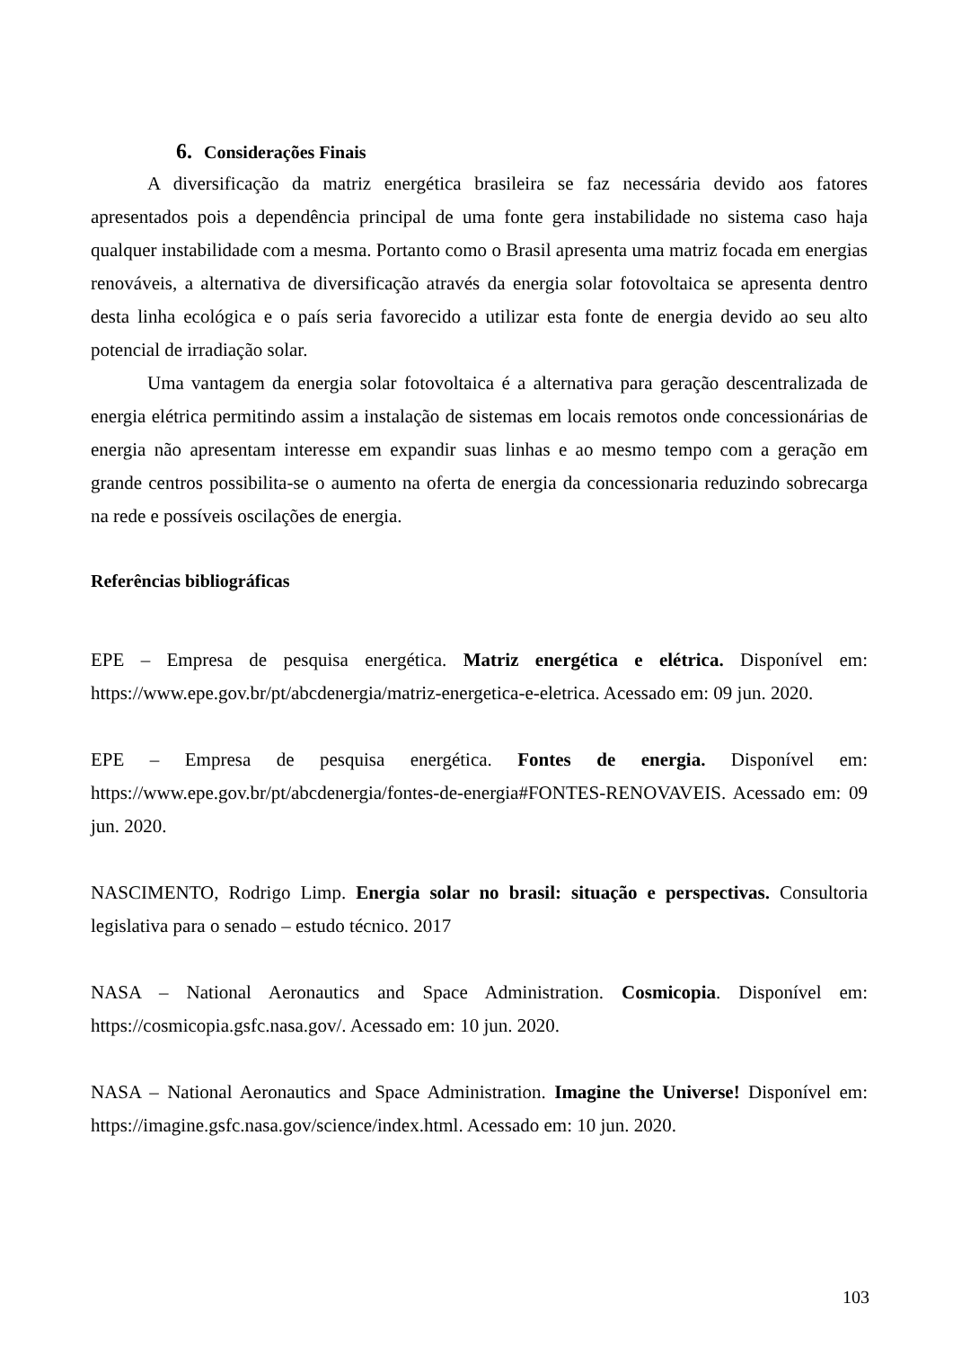6. Considerações Finais
A diversificação da matriz energética brasileira se faz necessária devido aos fatores apresentados pois a dependência principal de uma fonte gera instabilidade no sistema caso haja qualquer instabilidade com a mesma. Portanto como o Brasil apresenta uma matriz focada em energias renováveis, a alternativa de diversificação através da energia solar fotovoltaica se apresenta dentro desta linha ecológica e o país seria favorecido a utilizar esta fonte de energia devido ao seu alto potencial de irradiação solar.
Uma vantagem da energia solar fotovoltaica é a alternativa para geração descentralizada de energia elétrica permitindo assim a instalação de sistemas em locais remotos onde concessionárias de energia não apresentam interesse em expandir suas linhas e ao mesmo tempo com a geração em grande centros possibilita-se o aumento na oferta de energia da concessionaria reduzindo sobrecarga na rede e possíveis oscilações de energia.
Referências bibliográficas
EPE – Empresa de pesquisa energética. Matriz energética e elétrica. Disponível em: https://www.epe.gov.br/pt/abcdenergia/matriz-energetica-e-eletrica. Acessado em: 09 jun. 2020.
EPE – Empresa de pesquisa energética. Fontes de energia. Disponível em: https://www.epe.gov.br/pt/abcdenergia/fontes-de-energia#FONTES-RENOVAVEIS. Acessado em: 09 jun. 2020.
NASCIMENTO, Rodrigo Limp. Energia solar no brasil: situação e perspectivas. Consultoria legislativa para o senado – estudo técnico. 2017
NASA – National Aeronautics and Space Administration. Cosmicopia. Disponível em: https://cosmicopia.gsfc.nasa.gov/. Acessado em: 10 jun. 2020.
NASA – National Aeronautics and Space Administration. Imagine the Universe! Disponível em: https://imagine.gsfc.nasa.gov/science/index.html. Acessado em: 10 jun. 2020.
103